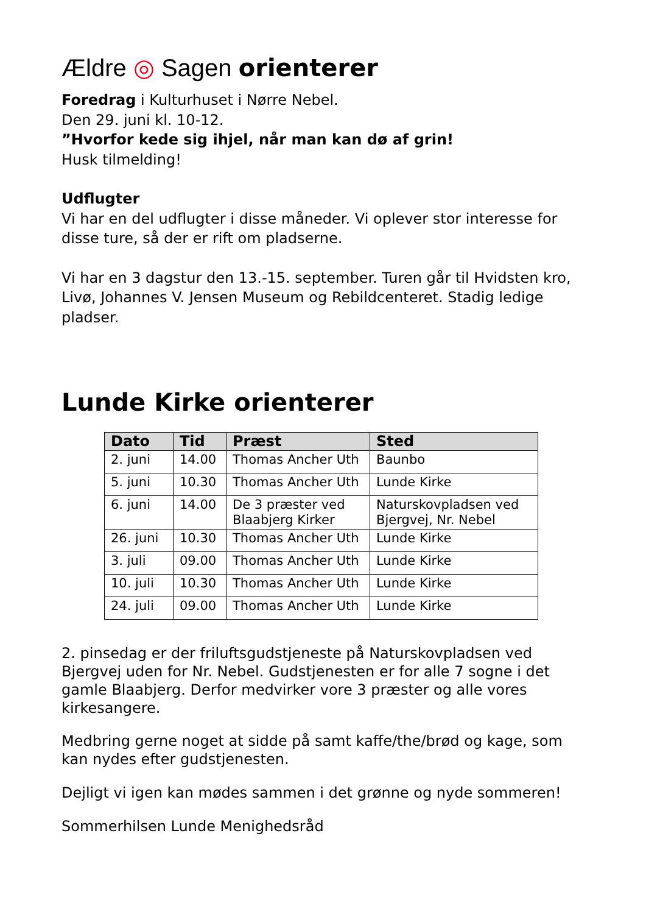Ældre ◎ Sagen orienterer
Foredrag i Kulturhuset i Nørre Nebel.
Den 29. juni kl. 10-12.
”Hvorfor kede sig ihjel, når man kan dø af grin!
Husk tilmelding!
Udflugter
Vi har en del udflugter i disse måneder. Vi oplever stor interesse for disse ture, så der er rift om pladserne.
Vi har en 3 dagstur den 13.-15. september. Turen går til Hvidsten kro, Livø, Johannes V. Jensen Museum og Rebildcenteret. Stadig ledige pladser.
Lunde Kirke orienterer
| Dato | Tid | Præst | Sted |
| --- | --- | --- | --- |
| 2. juni | 14.00 | Thomas Ancher Uth | Baunbo |
| 5. juni | 10.30 | Thomas Ancher Uth | Lunde Kirke |
| 6. juni | 14.00 | De 3 præster ved Blaabjerg Kirker | Naturskovpladsen ved Bjergvej, Nr. Nebel |
| 26. juni | 10.30 | Thomas Ancher Uth | Lunde Kirke |
| 3. juli | 09.00 | Thomas Ancher Uth | Lunde Kirke |
| 10. juli | 10.30 | Thomas Ancher Uth | Lunde Kirke |
| 24. juli | 09.00 | Thomas Ancher Uth | Lunde Kirke |
2. pinsedag er der friluftsgudstjeneste på Naturskovpladsen ved Bjergvej uden for Nr. Nebel. Gudstjenesten er for alle 7 sogne i det gamle Blaabjerg. Derfor medvirker vore 3 præster og alle vores kirkesangere.
Medbring gerne noget at sidde på samt kaffe/the/brød og kage, som kan nydes efter gudstjenesten.
Dejligt vi igen kan mødes sammen i det grønne og nyde sommeren!
Sommerhilsen Lunde Menighedsråd